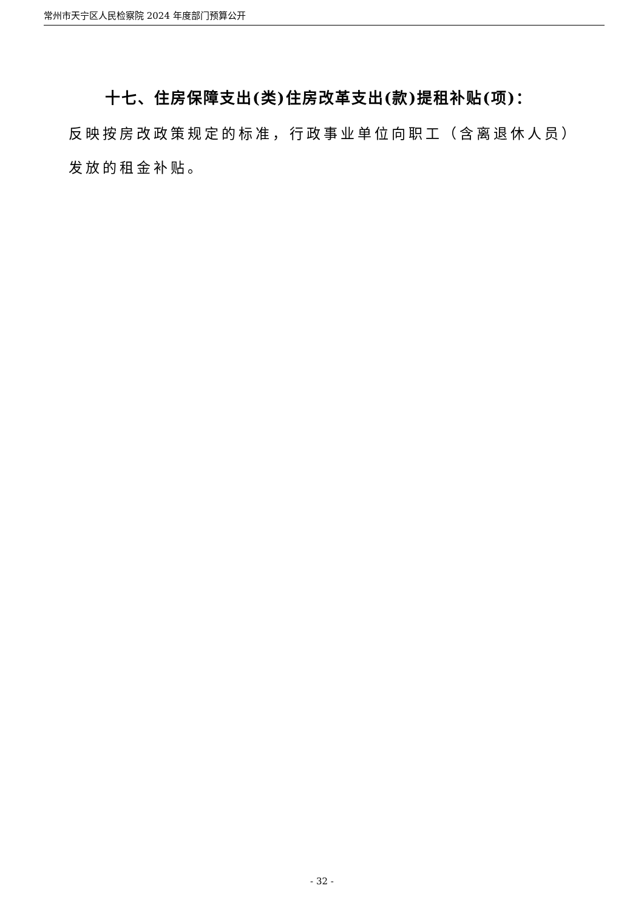常州市天宁区人民检察院 2024 年度部门预算公开
十七、住房保障支出(类)住房改革支出(款)提租补贴(项)：
反映按房改政策规定的标准，行政事业单位向职工（含离退休人员）发放的租金补贴。
- 32 -